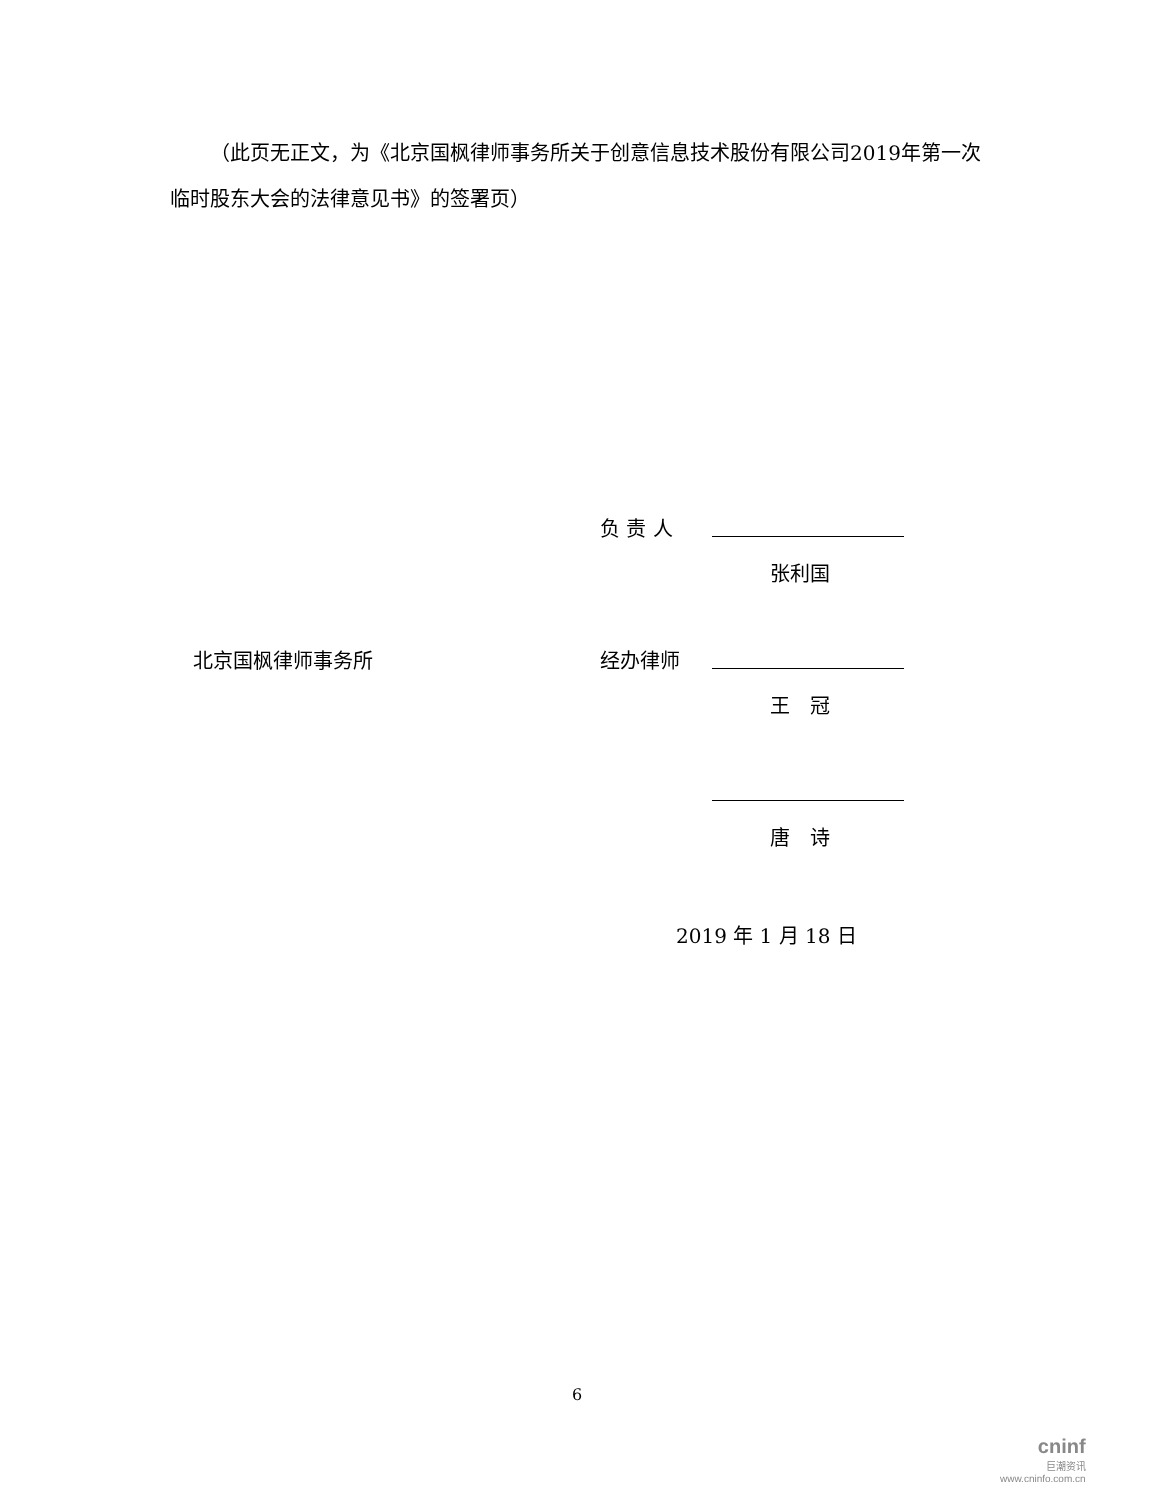（此页无正文，为《北京国枫律师事务所关于创意信息技术股份有限公司2019年第一次临时股东大会的法律意见书》的签署页）
负 责 人
张利国
北京国枫律师事务所 经办律师
王 冠
唐 诗
2019 年 1 月 18 日
6
cninf
巨潮资讯
www.cninfo.com.cn